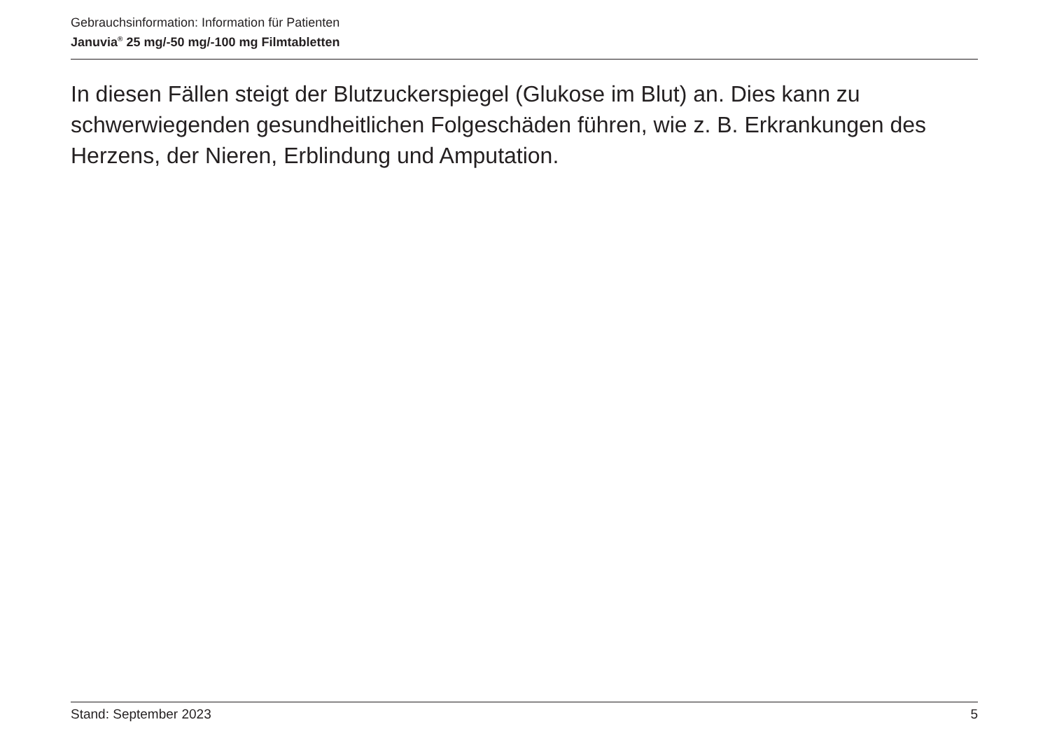Gebrauchsinformation: Information für Patienten
Januvia<sup>®</sup> 25 mg/-50 mg/-100 mg Filmtabletten
In diesen Fällen steigt der Blutzuckerspiegel (Glukose im Blut) an. Dies kann zu schwerwiegenden gesundheitlichen Folgeschäden führen, wie z. B. Erkrankungen des Herzens, der Nieren, Erblindung und Amputation.
Stand: September 2023 5